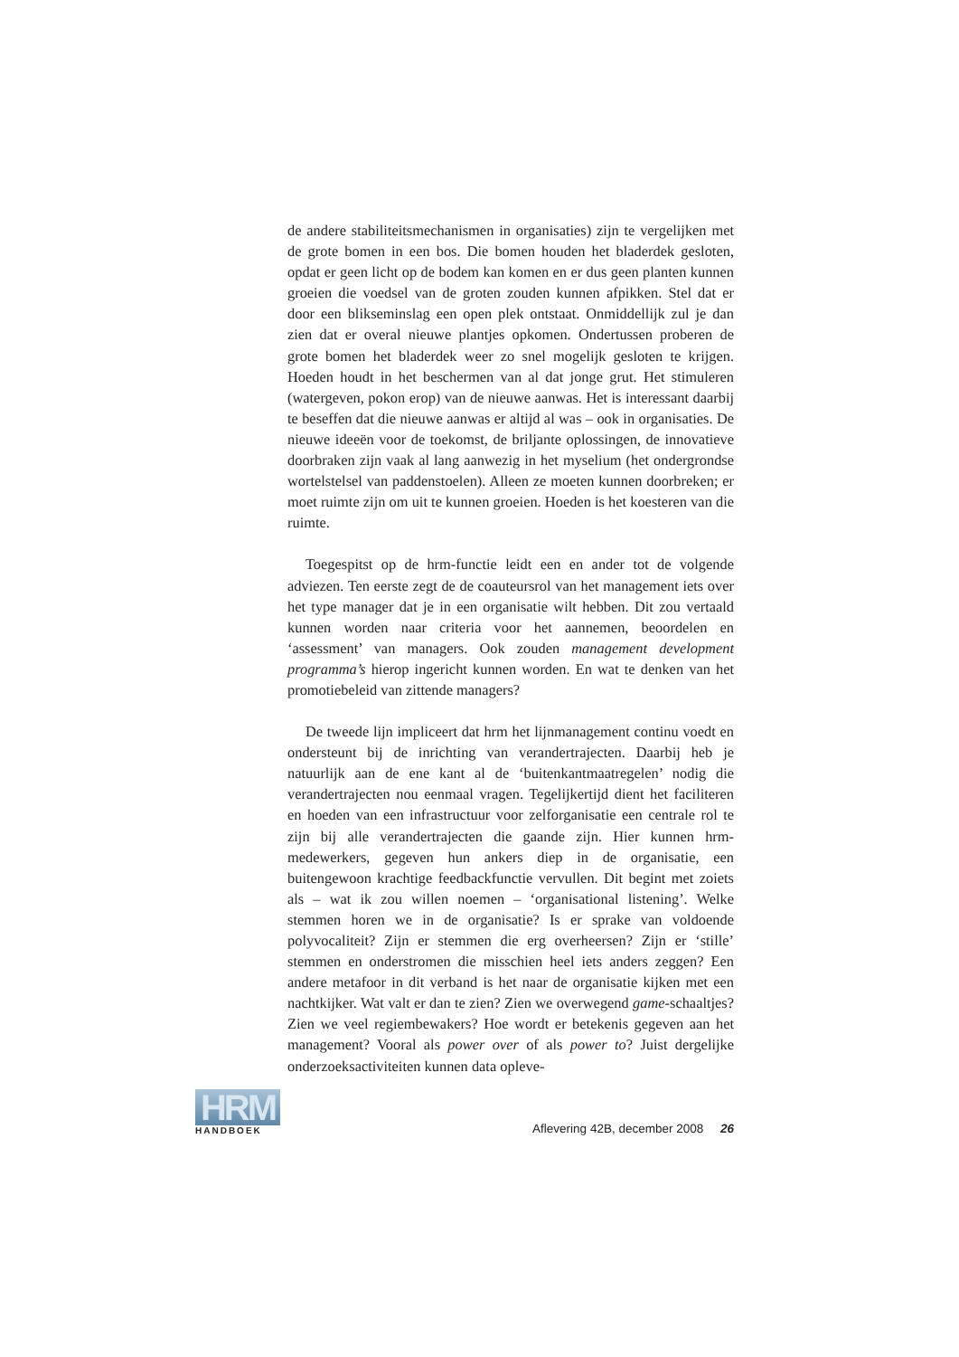de andere stabiliteitsmechanismen in organisaties) zijn te vergelijken met de grote bomen in een bos. Die bomen houden het bladerdek gesloten, opdat er geen licht op de bodem kan komen en er dus geen planten kunnen groeien die voedsel van de groten zouden kunnen afpikken. Stel dat er door een blikseminslag een open plek ontstaat. Onmiddellijk zul je dan zien dat er overal nieuwe plantjes opkomen. Ondertussen proberen de grote bomen het bladerdek weer zo snel mogelijk gesloten te krijgen. Hoeden houdt in het beschermen van al dat jonge grut. Het stimuleren (watergeven, pokon erop) van de nieuwe aanwas. Het is interessant daarbij te beseffen dat die nieuwe aanwas er altijd al was – ook in organisaties. De nieuwe ideeën voor de toekomst, de briljante oplossingen, de innovatieve doorbraken zijn vaak al lang aanwezig in het myselium (het ondergrondse wortelstelsel van paddenstoelen). Alleen ze moeten kunnen doorbreken; er moet ruimte zijn om uit te kunnen groeien. Hoeden is het koesteren van die ruimte.
Toegespitst op de hrm-functie leidt een en ander tot de volgende adviezen. Ten eerste zegt de de coauteursrol van het management iets over het type manager dat je in een organisatie wilt hebben. Dit zou vertaald kunnen worden naar criteria voor het aannemen, beoordelen en ‘assessment’ van managers. Ook zouden management development programma’s hierop ingericht kunnen worden. En wat te denken van het promotiebeleid van zittende managers?
De tweede lijn impliceert dat hrm het lijnmanagement continu voedt en ondersteunt bij de inrichting van verandertrajecten. Daarbij heb je natuurlijk aan de ene kant al de ‘buitenkantmaatregelen’ nodig die verandertrajecten nou eenmaal vragen. Tegelijkertijd dient het faciliteren en hoeden van een infrastructuur voor zelforganisatie een centrale rol te zijn bij alle verandertrajecten die gaande zijn. Hier kunnen hrm-medewerkers, gegeven hun ankers diep in de organisatie, een buitengewoon krachtige feedbackfunctie vervullen. Dit begint met zoiets als – wat ik zou willen noemen – ‘organisational listening’. Welke stemmen horen we in de organisatie? Is er sprake van voldoende polyvocaliteit? Zijn er stemmen die erg overheersen? Zijn er ‘stille’ stemmen en onderstromen die misschien heel iets anders zeggen? Een andere metafoor in dit verband is het naar de organisatie kijken met een nachtkijker. Wat valt er dan te zien? Zien we overwegend game-schaaltjes? Zien we veel regiembewakers? Hoe wordt er betekenis gegeven aan het management? Vooral als power over of als power to? Juist dergelijke onderzoeksactiviteiten kunnen data opleve-
HRM
HANDBOEK
Aflevering 42B, december 2008 26